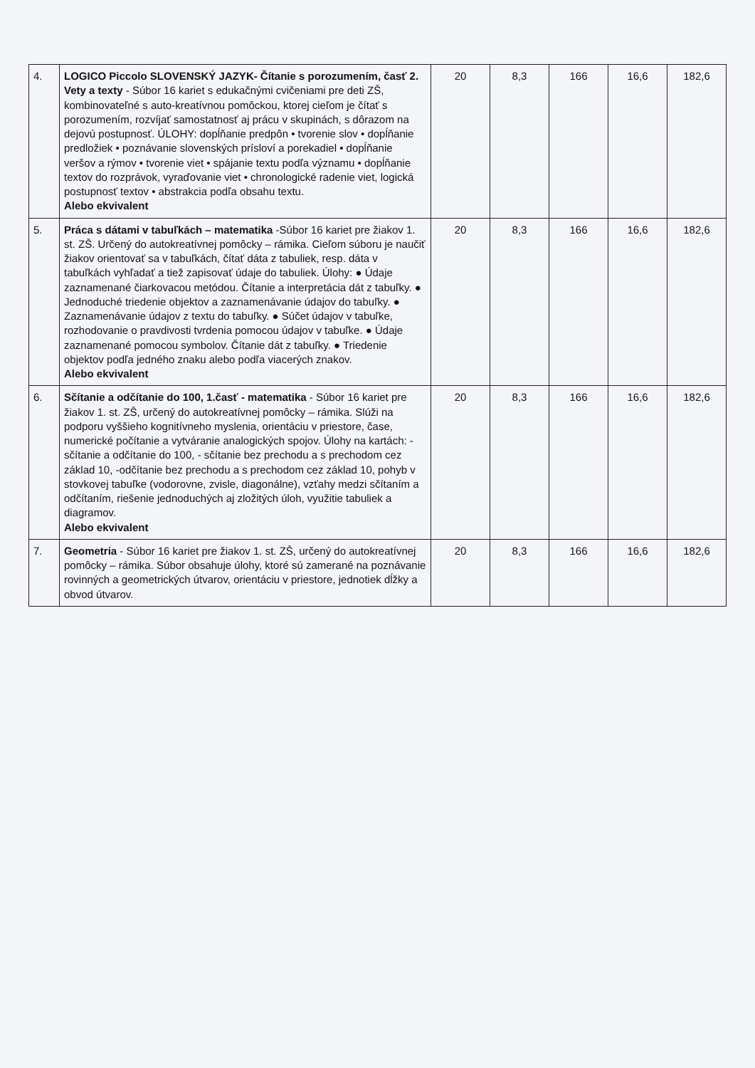| 4. | LOGICO Piccolo SLOVENSKÝ JAZYK- Čítanie s porozumením, časť 2. Vety a texty - Súbor 16 kariet s edukačnými cvičeniami pre deti ZŠ, kombinovateľné s auto-kreatívnou pomôckou, ktorej cieľom je čítať s porozumením, rozvíjať samostatnosť aj prácu v skupinách, s dôrazom na dejovú postupnosť. ÚLOHY: dopĺňanie predpôn • tvorenie slov • dopĺňanie predložiek • poznávanie slovenských prísloví a porekadiel • dopĺňanie veršov a rýmov • tvorenie viet • spájanie textu podľa významu • dopĺňanie textov do rozprávok, vyraďovanie viet • chronologické radenie viet, logická postupnosť textov • abstrakcia podľa obsahu textu. Alebo ekvivalent | 20 | 8,3 | 166 | 16,6 | 182,6 |
| 5. | Práca s dátami v tabuľkách – matematika -Súbor 16 kariet pre žiakov 1. st. ZŠ. Určený do autokreatívnej pomôcky – rámika. Cieľom súboru je naučiť žiakov orientovať sa v tabuľkách, čítať dáta z tabuliek, resp. dáta v tabuľkách vyhľadať a tiež zapisovať údaje do tabuliek. Úlohy: ● Údaje zaznamenané čiarkovacou metódou. Čítanie a interpretácia dát z tabuľky. ● Jednoduché triedenie objektov a zaznamenávanie údajov do tabuľky. ● Zaznamenávanie údajov z textu do tabuľky. ● Súčet údajov v tabuľke, rozhodovanie o pravdivosti tvrdenia pomocou údajov v tabuľke. ● Údaje zaznamenané pomocou symbolov. Čítanie dát z tabuľky. ● Triedenie objektov podľa jedného znaku alebo podľa viacerých znakov. Alebo ekvivalent | 20 | 8,3 | 166 | 16,6 | 182,6 |
| 6. | Sčítanie a odčítanie do 100, 1.časť - matematika - Súbor 16 kariet pre žiakov 1. st. ZŠ, určený do autokreatívnej pomôcky – rámika. Slúži na podporu vyššieho kognitívneho myslenia, orientáciu v priestore, čase, numerické počítanie a vytváranie analogických spojov. Úlohy na kartách: -sčítanie a odčítanie do 100, - sčítanie bez prechodu a s prechodom cez základ 10, -odčítanie bez prechodu a s prechodom cez základ 10, pohyb v stovkovej tabuľke (vodorovne, zvisle, diagonálne), vzťahy medzi sčítaním a odčítaním, riešenie jednoduchých aj zložitých úloh, využitie tabuliek a diagramov. Alebo ekvivalent | 20 | 8,3 | 166 | 16,6 | 182,6 |
| 7. | Geometria - Súbor 16 kariet pre žiakov 1. st. ZŠ, určený do autokreatívnej pomôcky – rámika. Súbor obsahuje úlohy, ktoré sú zamerané na poznávanie rovinných a geometrických útvarov, orientáciu v priestore, jednotiek dĺžky a obvod útvarov. | 20 | 8,3 | 166 | 16,6 | 182,6 |